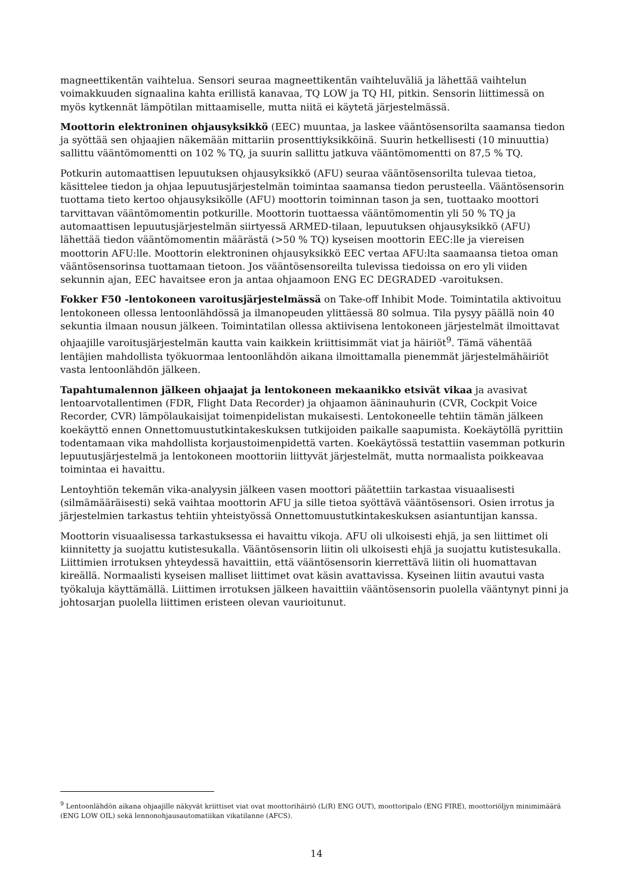magneettikentän vaihtelua. Sensori seuraa magneettikentän vaihteluväliä ja lähettää vaihtelun voimakkuuden signaalina kahta erillistä kanavaa, TQ LOW ja TQ HI, pitkin. Sensorin liittimessä on myös kytkennät lämpötilan mittaamiselle, mutta niitä ei käytetä järjestelmässä.
Moottorin elektroninen ohjausyksikkö (EEC) muuntaa, ja laskee vääntösensorilta saamansa tiedon ja syöttää sen ohjaajien näkemään mittariin prosenttiyksikköinä. Suurin hetkellisesti (10 minuuttia) sallittu vääntömomentti on 102 % TQ, ja suurin sallittu jatkuva vääntömomentti on 87,5 % TQ.
Potkurin automaattisen lepuutuksen ohjausyksikkö (AFU) seuraa vääntösensorilta tulevaa tietoa, käsittelee tiedon ja ohjaa lepuutusjärjestelmän toimintaa saamansa tiedon perusteella. Vääntösensorin tuottama tieto kertoo ohjausyksikölle (AFU) moottorin toiminnan tason ja sen, tuottaako moottori tarvittavan vääntömomentin potkurille. Moottorin tuottaessa vääntömomentin yli 50 % TQ ja automaattisen lepuutusjärjestelmän siirtyessä ARMED-tilaan, lepuutuksen ohjausyksikkö (AFU) lähettää tiedon vääntömomentin määrästä (>50 % TQ) kyseisen moottorin EEC:lle ja viereisen moottorin AFU:lle. Moottorin elektroninen ohjausyksikkö EEC vertaa AFU:lta saamaansa tietoa oman vääntösensorinsa tuottamaan tietoon. Jos vääntösensoreilta tulevissa tiedoissa on ero yli viiden sekunnin ajan, EEC havaitsee eron ja antaa ohjaamoon ENG EC DEGRADED -varoituksen.
Fokker F50 -lentokoneen varoitusjärjestelmässä on Take-off Inhibit Mode. Toimintatila aktivoituu lentokoneen ollessa lentoonlähdössä ja ilmanopeuden ylittäessä 80 solmua. Tila pysyy päällä noin 40 sekuntia ilmaan nousun jälkeen. Toimintatilan ollessa aktiivisena lentokoneen järjestelmät ilmoittavat ohjaajille varoitusjärjestelmän kautta vain kaikkein kriittisimmät viat ja häiriöt<sup>9</sup>. Tämä vähentää lentäjien mahdollista työkuormaa lentoonlähdön aikana ilmoittamalla pienemmät järjestelmähäiriöt vasta lentoonlähdön jälkeen.
Tapahtumalennon jälkeen ohjaajat ja lentokoneen mekaanikko etsivät vikaa ja avasivat lentoarvotallentimen (FDR, Flight Data Recorder) ja ohjaamon ääninauhurin (CVR, Cockpit Voice Recorder, CVR) lämpölaukaisijat toimenpidelistan mukaisesti. Lentokoneelle tehtiin tämän jälkeen koekäyttö ennen Onnettomuustutkintakeskuksen tutkijoiden paikalle saapumista. Koekäytöllä pyrittiin todentamaan vika mahdollista korjaustoimenpidettä varten. Koekäytössä testattiin vasemman potkurin lepuutusjärjestelmä ja lentokoneen moottoriin liittyvät järjestelmät, mutta normaalista poikkeavaa toimintaa ei havaittu.
Lentoyhtiön tekemän vika-analyysin jälkeen vasen moottori päätettiin tarkastaa visuaalisesti (silmämääräisesti) sekä vaihtaa moottorin AFU ja sille tietoa syöttävä vääntösensori. Osien irrotus ja järjestelmien tarkastus tehtiin yhteistyössä Onnettomuustutkintakeskuksen asiantuntijan kanssa.
Moottorin visuaalisessa tarkastuksessa ei havaittu vikoja. AFU oli ulkoisesti ehjä, ja sen liittimet oli kiinnitetty ja suojattu kutistesukalla. Vääntösensorin liitin oli ulkoisesti ehjä ja suojattu kutistesukalla. Liittimien irrotuksen yhteydessä havaittiin, että vääntösensorin kierrettävä liitin oli huomattavan kireällä. Normaalisti kyseisen malliset liittimet ovat käsin avattavissa. Kyseinen liitin avautui vasta työkaluja käyttämällä. Liittimen irrotuksen jälkeen havaittiin vääntösensorin puolella vääntynyt pinni ja johtosarjan puolella liittimen eristeen olevan vaurioitunut.
<sup>9</sup> Lentoonlähdön aikana ohjaajille näkyvät kriittiset viat ovat moottorihäiriö (L(R) ENG OUT), moottoripalo (ENG FIRE), moottoriöljyn minimimäärä (ENG LOW OIL) sekä lennonohjausautomatiikan vikatilanne (AFCS).
14